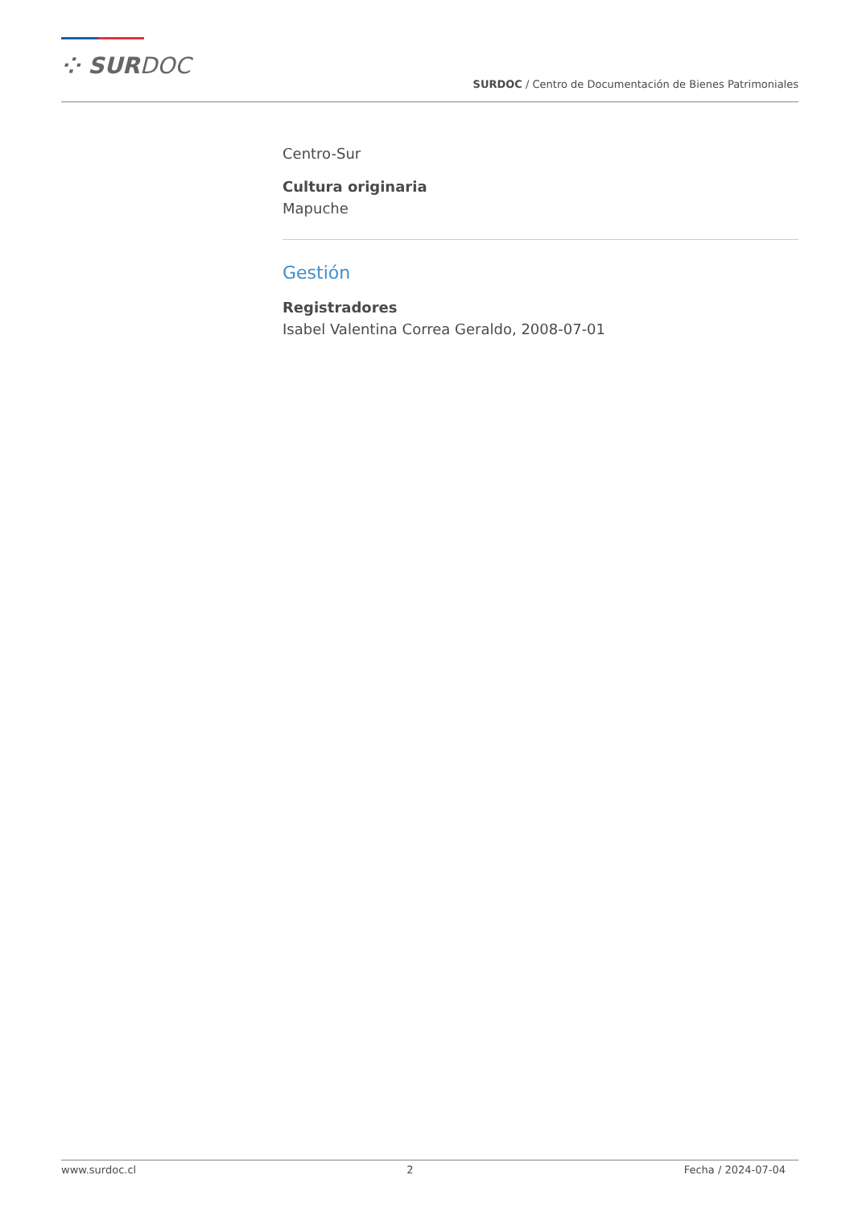⁘ SURDOC
SURDOC / Centro de Documentación de Bienes Patrimoniales
Centro-Sur
Cultura originaria
Mapuche
Gestión
Registradores
Isabel Valentina Correa Geraldo, 2008-07-01
www.surdoc.cl 2 Fecha / 2024-07-04